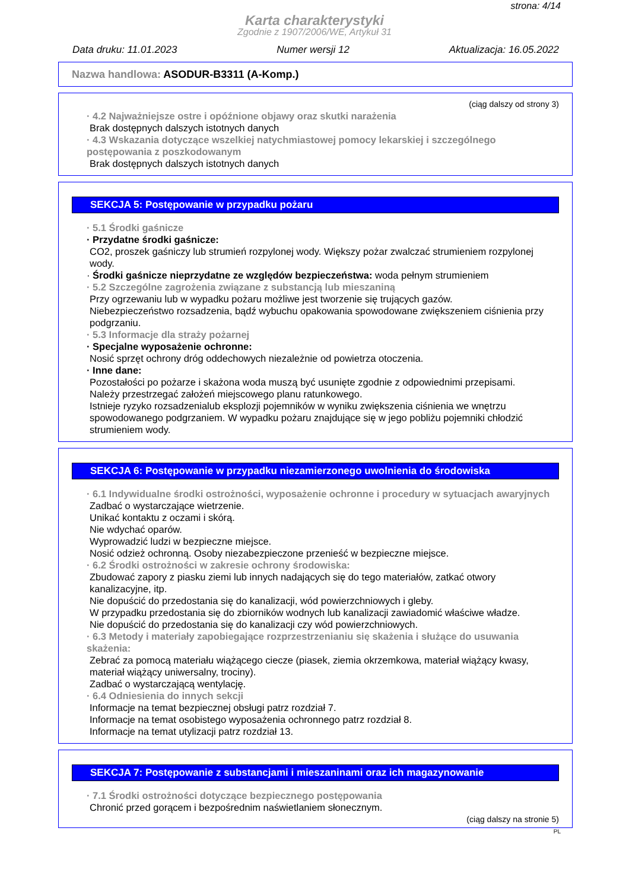strona: 4/14
Karta charakterystyki
Zgodnie z 1907/2006/WE, Artykuł 31
Data druku: 11.01.2023 Numer wersji 12 Aktualizacja: 16.05.2022
Nazwa handlowa: ASODUR-B3311 (A-Komp.)
(ciąg dalszy od strony 3)
· 4.2 Najważniejsze ostre i opóźnione objawy oraz skutki narażenia
Brak dostępnych dalszych istotnych danych
· 4.3 Wskazania dotyczące wszelkiej natychmiastowej pomocy lekarskiej i szczególnego postępowania z poszkodowanym
Brak dostępnych dalszych istotnych danych
SEKCJA 5: Postępowanie w przypadku pożaru
· 5.1 Środki gaśnicze
· Przydatne środki gaśnicze:
CO2, proszek gaśniczy lub strumień rozpylonej wody. Większy pożar zwalczać strumieniem rozpylonej wody.
· Środki gaśnicze nieprzydatne ze względów bezpieczeństwa: woda pełnym strumieniem
· 5.2 Szczególne zagrożenia związane z substancją lub mieszaniną
Przy ogrzewaniu lub w wypadku pożaru możliwe jest tworzenie się trujących gazów.
Niebezpieczeństwo rozsadzenia, bądź wybuchu opakowania spowodowane zwiększeniem ciśnienia przy podgrzaniu.
· 5.3 Informacje dla straży pożarnej
· Specjalne wyposażenie ochronne:
Nosić sprzęt ochrony dróg oddechowych niezależnie od powietrza otoczenia.
· Inne dane:
Pozostałości po pożarze i skażona woda muszą być usunięte zgodnie z odpowiednimi przepisami.
Należy przestrzegać założeń miejscowego planu ratunkowego.
Istnieje ryzyko rozsadzenialub eksplozji pojemników w wyniku zwiększenia ciśnienia we wnętrzu spowodowanego podgrzaniem. W wypadku pożaru znajdujące się w jego pobliżu pojemniki chłodzić strumieniem wody.
SEKCJA 6: Postępowanie w przypadku niezamierzonego uwolnienia do środowiska
· 6.1 Indywidualne środki ostrożności, wyposażenie ochronne i procedury w sytuacjach awaryjnych
Zadbać o wystarczające wietrzenie.
Unikać kontaktu z oczami i skórą.
Nie wdychać oparów.
Wyprowadzić ludzi w bezpieczne miejsce.
Nosić odzież ochronną. Osoby niezabezpieczone przenieść w bezpieczne miejsce.
· 6.2 Środki ostrożności w zakresie ochrony środowiska:
Zbudować zapory z piasku ziemi lub innych nadających się do tego materiałów, zatkać otwory kanalizacyjne, itp.
Nie dopuścić do przedostania się do kanalizacji, wód powierzchniowych i gleby.
W przypadku przedostania się do zbiorników wodnych lub kanalizacji zawiadomić właściwe władze.
Nie dopuścić do przedostania się do kanalizacji czy wód powierzchniowych.
· 6.3 Metody i materiały zapobiegające rozprzestrzenianiu się skażenia i służące do usuwania skażenia:
Zebrać za pomocą materiału wiążącego ciecze (piasek, ziemia okrzemkowa, materiał wiążący kwasy, materiał wiążący uniwersalny, trociny).
Zadbać o wystarczającą wentylację.
· 6.4 Odniesienia do innych sekcji
Informacje na temat bezpiecznej obsługi patrz rozdział 7.
Informacje na temat osobistego wyposażenia ochronnego patrz rozdział 8.
Informacje na temat utylizacji patrz rozdział 13.
SEKCJA 7: Postępowanie z substancjami i mieszaninami oraz ich magazynowanie
· 7.1 Środki ostrożności dotyczące bezpiecznego postępowania
Chronić przed gorącem i bezpośrednim naświetlaniem słonecznym.
(ciąg dalszy na stronie 5)
PL